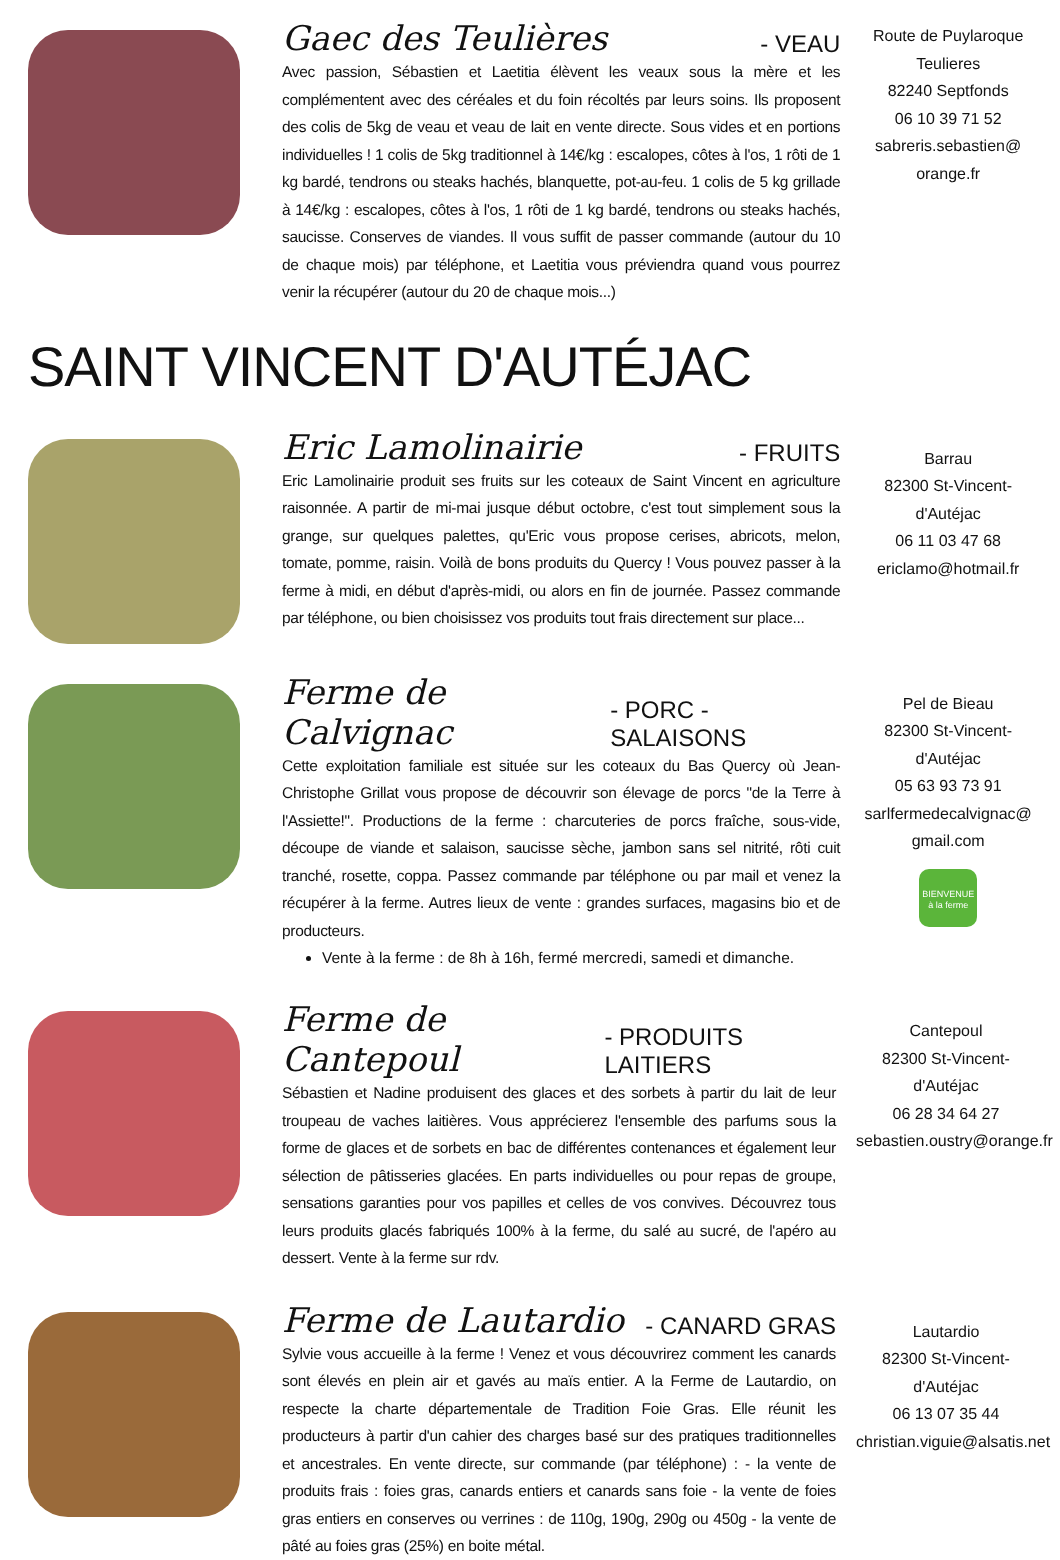Gaec des Teulières - VEAU
Avec passion, Sébastien et Laetitia élèvent les veaux sous la mère et les complémentent avec des céréales et du foin récoltés par leurs soins. Ils proposent des colis de 5kg de veau et veau de lait en vente directe. Sous vides et en portions individuelles ! 1 colis de 5kg traditionnel à 14€/kg : escalopes, côtes à l'os, 1 rôti de 1 kg bardé, tendrons ou steaks hachés, blanquette, pot-au-feu. 1 colis de 5 kg grillade à 14€/kg : escalopes, côtes à l'os, 1 rôti de 1 kg bardé, tendrons ou steaks hachés, saucisse. Conserves de viandes. Il vous suffit de passer commande (autour du 10 de chaque mois) par téléphone, et Laetitia vous préviendra quand vous pourrez venir la récupérer (autour du 20 de chaque mois...)
Route de Puylaroque
Teulieres
82240 Septfonds
06 10 39 71 52
sabreris.sebastien@
orange.fr
SAINT VINCENT D'AUTÉJAC
Eric Lamolinairie - FRUITS
Eric Lamolinairie produit ses fruits sur les coteaux de Saint Vincent en agriculture raisonnée. A partir de mi-mai jusque début octobre, c'est tout simplement sous la grange, sur quelques palettes, qu'Eric vous propose cerises, abricots, melon, tomate, pomme, raisin. Voilà de bons produits du Quercy ! Vous pouvez passer à la ferme à midi, en début d'après-midi, ou alors en fin de journée. Passez commande par téléphone, ou bien choisissez vos produits tout frais directement sur place...
Barrau
82300 St-Vincent-d'Autéjac
06 11 03 47 68
ericlamo@hotmail.fr
Ferme de Calvignac - PORC - SALAISONS
Cette exploitation familiale est située sur les coteaux du Bas Quercy où Jean-Christophe Grillat vous propose de découvrir son élevage de porcs "de la Terre à l'Assiette!". Productions de la ferme : charcuteries de porcs fraîche, sous-vide, découpe de viande et salaison, saucisse sèche, jambon sans sel nitrité, rôti cuit tranché, rosette, coppa. Passez commande par téléphone ou par mail et venez la récupérer à la ferme. Autres lieux de vente : grandes surfaces, magasins bio et de producteurs.
Vente à la ferme : de 8h à 16h, fermé mercredi, samedi et dimanche.
Pel de Bieau
82300 St-Vincent-d'Autéjac
05 63 93 73 91
sarlfermedecalvignac@
gmail.com
BIENVENUE
à la ferme
Ferme de Cantepoul - PRODUITS LAITIERS
Sébastien et Nadine produisent des glaces et des sorbets à partir du lait de leur troupeau de vaches laitières. Vous apprécierez l'ensemble des parfums sous la forme de glaces et de sorbets en bac de différentes contenances et également leur sélection de pâtisseries glacées. En parts individuelles ou pour repas de groupe, sensations garanties pour vos papilles et celles de vos convives. Découvrez tous leurs produits glacés fabriqués 100% à la ferme, du salé au sucré, de l'apéro au dessert. Vente à la ferme sur rdv.
Cantepoul
82300 St-Vincent-d'Autéjac
06 28 34 64 27
sebastien.oustry@orange.fr
Ferme de Lautardio - CANARD GRAS
Sylvie vous accueille à la ferme ! Venez et vous découvrirez comment les canards sont élevés en plein air et gavés au maïs entier. A la Ferme de Lautardio, on respecte la charte départementale de Tradition Foie Gras. Elle réunit les producteurs à partir d'un cahier des charges basé sur des pratiques traditionnelles et ancestrales. En vente directe, sur commande (par téléphone) : - la vente de produits frais : foies gras, canards entiers et canards sans foie - la vente de foies gras entiers en conserves ou verrines : de 110g, 190g, 290g ou 450g - la vente de pâté au foies gras (25%) en boite métal.
Lautardio
82300 St-Vincent-d'Autéjac
06 13 07 35 44
christian.viguie@alsatis.net